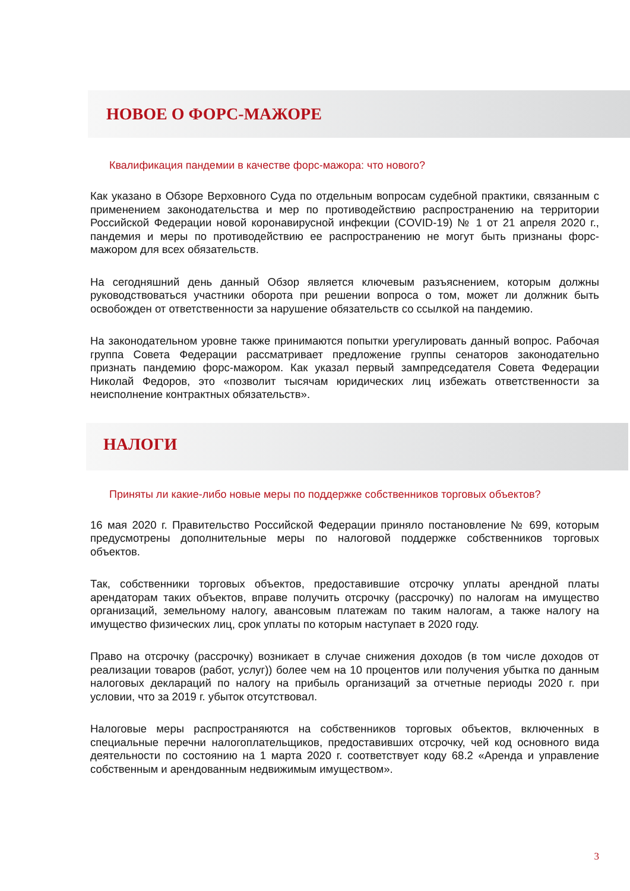НОВОЕ О ФОРС-МАЖОРЕ
Квалификация пандемии в качестве форс-мажора: что нового?
Как указано в Обзоре Верховного Суда по отдельным вопросам судебной практики, связанным с применением законодательства и мер по противодействию распространению на территории Российской Федерации новой коронавирусной инфекции (COVID-19) № 1 от 21 апреля 2020 г., пандемия и меры по противодействию ее распространению не могут быть признаны форс-мажором для всех обязательств.
На сегодняшний день данный Обзор является ключевым разъяснением, которым должны руководствоваться участники оборота при решении вопроса о том, может ли должник быть освобожден от ответственности за нарушение обязательств со ссылкой на пандемию.
На законодательном уровне также принимаются попытки урегулировать данный вопрос. Рабочая группа Совета Федерации рассматривает предложение группы сенаторов законодательно признать пандемию форс-мажором. Как указал первый зампредседателя Совета Федерации Николай Федоров, это «позволит тысячам юридических лиц избежать ответственности за неисполнение контрактных обязательств».
НАЛОГИ
Приняты ли какие-либо новые меры по поддержке собственников торговых объектов?
16 мая 2020 г. Правительство Российской Федерации приняло постановление № 699, которым предусмотрены дополнительные меры по налоговой поддержке собственников торговых объектов.
Так, собственники торговых объектов, предоставившие отсрочку уплаты арендной платы арендаторам таких объектов, вправе получить отсрочку (рассрочку) по налогам на имущество организаций, земельному налогу, авансовым платежам по таким налогам, а также налогу на имущество физических лиц, срок уплаты по которым наступает в 2020 году.
Право на отсрочку (рассрочку) возникает в случае снижения доходов (в том числе доходов от реализации товаров (работ, услуг)) более чем на 10 процентов или получения убытка по данным налоговых деклараций по налогу на прибыль организаций за отчетные периоды 2020 г. при условии, что за 2019 г. убыток отсутствовал.
Налоговые меры распространяются на собственников торговых объектов, включенных в специальные перечни налогоплательщиков, предоставивших отсрочку, чей код основного вида деятельности по состоянию на 1 марта 2020 г. соответствует коду 68.2 «Аренда и управление собственным и арендованным недвижимым имуществом».
3